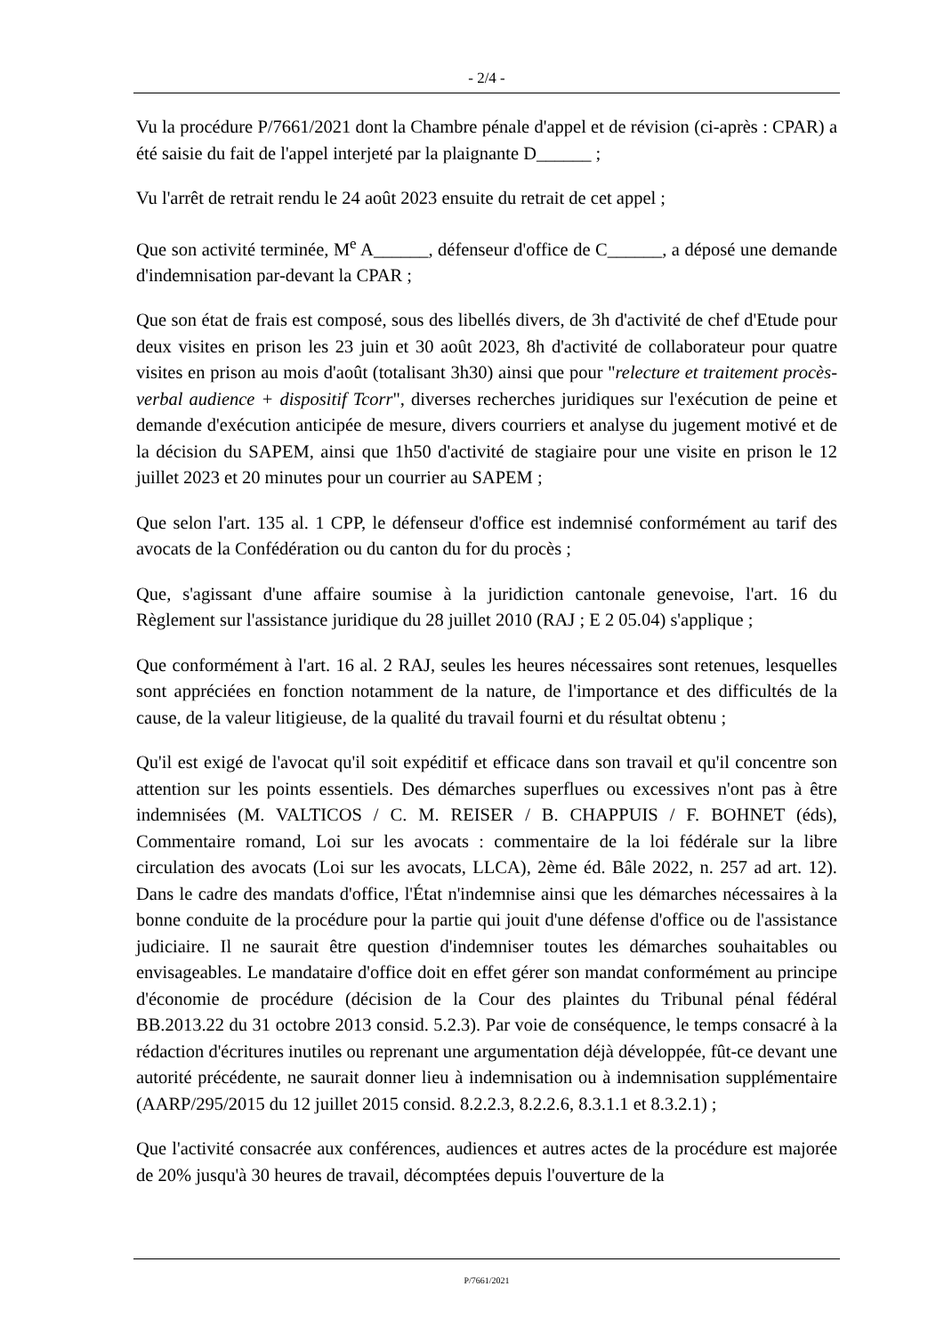- 2/4 -
Vu la procédure P/7661/2021 dont la Chambre pénale d'appel et de révision (ci-après : CPAR) a été saisie du fait de l'appel interjeté par la plaignante D______ ;
Vu l'arrêt de retrait rendu le 24 août 2023 ensuite du retrait de cet appel ;
Que son activité terminée, M<sup>e</sup> A______, défenseur d'office de C______, a déposé une demande d'indemnisation par-devant la CPAR ;
Que son état de frais est composé, sous des libellés divers, de 3h d'activité de chef d'Etude pour deux visites en prison les 23 juin et 30 août 2023, 8h d'activité de collaborateur pour quatre visites en prison au mois d'août (totalisant 3h30) ainsi que pour "relecture et traitement procès-verbal audience + dispositif Tcorr", diverses recherches juridiques sur l'exécution de peine et demande d'exécution anticipée de mesure, divers courriers et analyse du jugement motivé et de la décision du SAPEM, ainsi que 1h50 d'activité de stagiaire pour une visite en prison le 12 juillet 2023 et 20 minutes pour un courrier au SAPEM ;
Que selon l'art. 135 al. 1 CPP, le défenseur d'office est indemnisé conformément au tarif des avocats de la Confédération ou du canton du for du procès ;
Que, s'agissant d'une affaire soumise à la juridiction cantonale genevoise, l'art. 16 du Règlement sur l'assistance juridique du 28 juillet 2010 (RAJ ; E 2 05.04) s'applique ;
Que conformément à l'art. 16 al. 2 RAJ, seules les heures nécessaires sont retenues, lesquelles sont appréciées en fonction notamment de la nature, de l'importance et des difficultés de la cause, de la valeur litigieuse, de la qualité du travail fourni et du résultat obtenu ;
Qu'il est exigé de l'avocat qu'il soit expéditif et efficace dans son travail et qu'il concentre son attention sur les points essentiels. Des démarches superflues ou excessives n'ont pas à être indemnisées (M. VALTICOS / C. M. REISER / B. CHAPPUIS / F. BOHNET (éds), Commentaire romand, Loi sur les avocats : commentaire de la loi fédérale sur la libre circulation des avocats (Loi sur les avocats, LLCA), 2ème éd. Bâle 2022, n. 257 ad art. 12). Dans le cadre des mandats d'office, l'État n'indemnise ainsi que les démarches nécessaires à la bonne conduite de la procédure pour la partie qui jouit d'une défense d'office ou de l'assistance judiciaire. Il ne saurait être question d'indemniser toutes les démarches souhaitables ou envisageables. Le mandataire d'office doit en effet gérer son mandat conformément au principe d'économie de procédure (décision de la Cour des plaintes du Tribunal pénal fédéral BB.2013.22 du 31 octobre 2013 consid. 5.2.3). Par voie de conséquence, le temps consacré à la rédaction d'écritures inutiles ou reprenant une argumentation déjà développée, fût-ce devant une autorité précédente, ne saurait donner lieu à indemnisation ou à indemnisation supplémentaire (AARP/295/2015 du 12 juillet 2015 consid. 8.2.2.3, 8.2.2.6, 8.3.1.1 et 8.3.2.1) ;
Que l'activité consacrée aux conférences, audiences et autres actes de la procédure est majorée de 20% jusqu'à 30 heures de travail, décomptées depuis l'ouverture de la
P/7661/2021